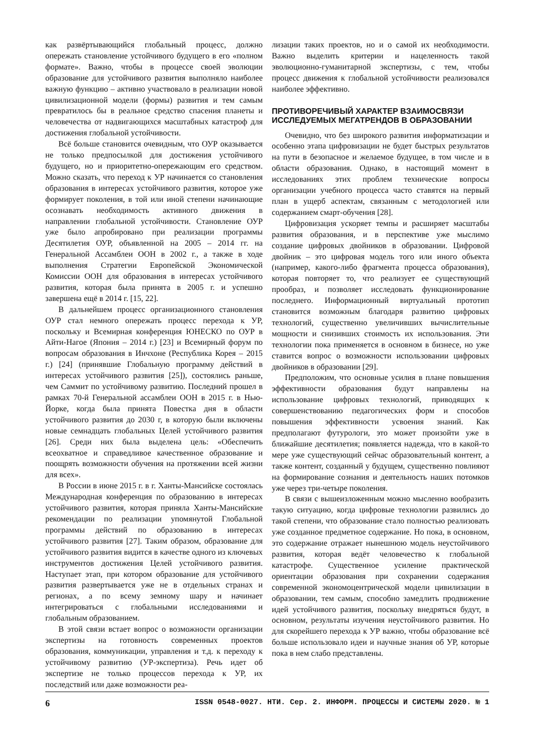как развёртывающийся глобальный процесс, должно опережать становление устойчивого будущего в его «полном формате». Важно, чтобы в процессе своей эволюции образование для устойчивого развития выполняло наиболее важную функцию – активно участвовало в реализации новой цивилизационной модели (формы) развития и тем самым превратилось бы в реальное средство спасения планеты и человечества от надвигающихся масштабных катастроф для достижения глобальной устойчивости.
Всё больше становится очевидным, что ОУР оказывается не только предпосылкой для достижения устойчивого будущего, но и приоритетно-опережающим его средством. Можно сказать, что переход к УР начинается со становления образования в интересах устойчивого развития, которое уже формирует поколения, в той или иной степени начинающие осознавать необходимость активного движения в направлении глобальной устойчивости. Становление ОУР уже было апробировано при реализации программы Десятилетия ОУР, объявленной на 2005 – 2014 гг. на Генеральной Ассамблеи ООН в 2002 г., а также в ходе выполнения Стратегии Европейской Экономической Комиссии ООН для образования в интересах устойчивого развития, которая была принята в 2005 г. и успешно завершена ещё в 2014 г. [15, 22].
В дальнейшем процесс организационного становления ОУР стал немного опережать процесс перехода к УР, поскольку и Всемирная конференция ЮНЕСКО по ОУР в Айти-Нагое (Япония – 2014 г.) [23] и Всемирный форум по вопросам образования в Инчхоне (Республика Корея – 2015 г.) [24] (принявшие Глобальную программу действий в интересах устойчивого развития [25]), состоялись раньше, чем Саммит по устойчивому развитию. Последний прошел в рамках 70-й Генеральной ассамблеи ООН в 2015 г. в Нью-Йорке, когда была принята Повестка дня в области устойчивого развития до 2030 г, в которую были включены новые семнадцать глобальных Целей устойчивого развития [26]. Среди них была выделена цель: «Обеспечить всеохватное и справедливое качественное образование и поощрять возможности обучения на протяжении всей жизни для всех».
В России в июне 2015 г. в г. Ханты-Мансийске состоялась Международная конференция по образованию в интересах устойчивого развития, которая приняла Ханты-Мансийские рекомендации по реализации упомянутой Глобальной программы действий по образованию в интересах устойчивого развития [27]. Таким образом, образование для устойчивого развития видится в качестве одного из ключевых инструментов достижения Целей устойчивого развития. Наступает этап, при котором образование для устойчивого развития развертывается уже не в отдельных странах и регионах, а по всему земному шару и начинает интегрироваться с глобальными исследованиями и глобальным образованием.
В этой связи встает вопрос о возможности организации экспертизы на готовность современных проектов образования, коммуникации, управления и т.д. к переходу к устойчивому развитию (УР-экспертиза). Речь идет об экспертизе не только процессов перехода к УР, их последствий или даже возможности реа-
лизации таких проектов, но и о самой их необходимости. Важно выделить критерии и нацеленность такой эволюционно-гуманитарной экспертизы, с тем, чтобы процесс движения к глобальной устойчивости реализовался наиболее эффективно.
ПРОТИВОРЕЧИВЫЙ ХАРАКТЕР ВЗАИМОСВЯЗИ ИССЛЕДУЕМЫХ МЕГАТРЕНДОВ В ОБРАЗОВАНИИ
Очевидно, что без широкого развития информатизации и особенно этапа цифровизации не будет быстрых результатов на пути в безопасное и желаемое будущее, в том числе и в области образования. Однако, в настоящий момент в исследованиях этих проблем технические вопросы организации учебного процесса часто ставятся на первый план в ущерб аспектам, связанным с методологией или содержанием смарт-обучения [28].
Цифровизация ускоряет темпы и расширяет масштабы развития образования, и в перспективе уже мыслимо создание цифровых двойников в образовании. Цифровой двойник – это цифровая модель того или иного объекта (например, какого-либо фрагмента процесса образования), которая повторяет то, что реализует ее существующий прообраз, и позволяет исследовать функционирование последнего. Информационный виртуальный прототип становится возможным благодаря развитию цифровых технологий, существенно увеличивших вычислительные мощности и снизивших стоимость их использования. Эти технологии пока применяется в основном в бизнесе, но уже ставится вопрос о возможности использовании цифровых двойников в образовании [29].
Предположим, что основные усилия в плане повышения эффективности образования будут направлены на использование цифровых технологий, приводящих к совершенствованию педагогических форм и способов повышения эффективности усвоения знаний. Как предполагают футурологи, это может произойти уже в ближайшие десятилетия; появляется надежда, что в какой-то мере уже существующий сейчас образовательный контент, а также контент, созданный у будущем, существенно повлияют на формирование сознания и деятельность наших потомков уже через три-четыре поколения.
В связи с вышеизложенным можно мысленно вообразить такую ситуацию, когда цифровые технологии развились до такой степени, что образование стало полностью реализовать уже созданное предметное содержание. Но пока, в основном, это содержание отражает нынешнюю модель неустойчивого развития, которая ведёт человечество к глобальной катастрофе. Существенное усиление практической ориентации образования при сохранении содержания современной экономоцентрической модели цивилизации в образовании, тем самым, способно замедлить продвижение идей устойчивого развития, поскольку внедряться будут, в основном, результаты изучения неустойчивого развития. Но для скорейшего перехода к УР важно, чтобы образование всё больше использовало идеи и научные знания об УР, которые пока в нем слабо представлены.
6 ISSN 0548-0027. НТИ. Сер. 2. ИНФОРМ. ПРОЦЕССЫ И СИСТЕМЫ 2020. № 1